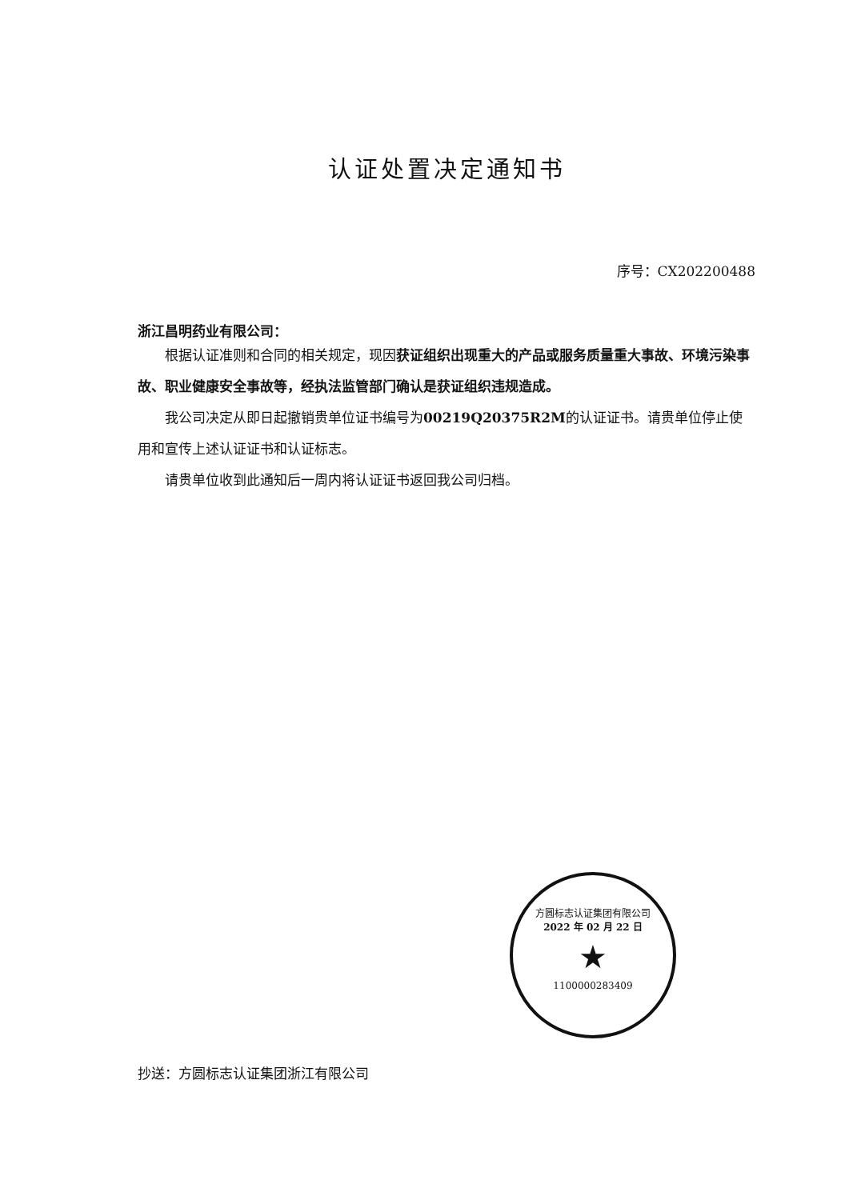认证处置决定通知书
序号：CX202200488
浙江昌明药业有限公司：
根据认证准则和合同的相关规定，现因获证组织出现重大的产品或服务质量重大事故、环境污染事故、职业健康安全事故等，经执法监管部门确认是获证组织违规造成。
我公司决定从即日起撤销贵单位证书编号为00219Q20375R2M的认证证书。请贵单位停止使用和宣传上述认证证书和认证标志。
请贵单位收到此通知后一周内将认证证书返回我公司归档。
方圆标志认证集团有限公司
2022 年 02 月 22 日
★
1100000283409
抄送：方圆标志认证集团浙江有限公司